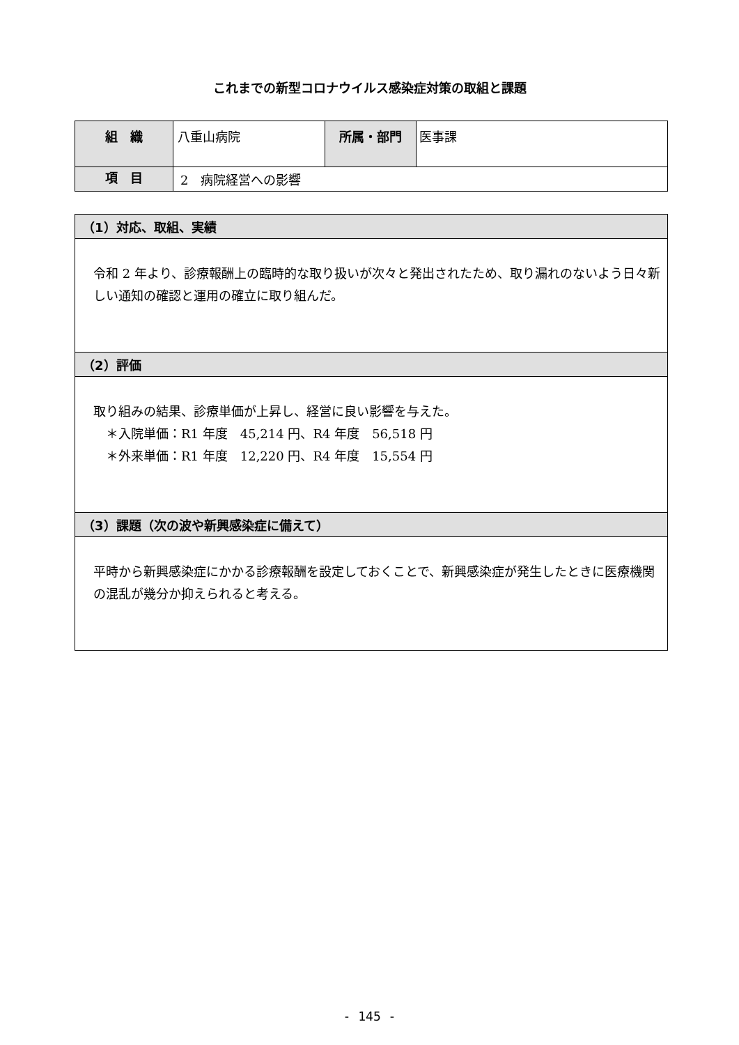これまでの新型コロナウイルス感染症対策の取組と課題
| 組 織 | 八重山病院 | 所属・部門 | 医事課 |
| 項 目 | 2 病院経営への影響 | | |
| （1）対応、取組、実績 |
| 令和 2 年より、診療報酬上の臨時的な取り扱いが次々と発出されたため、取り漏れのないよう日々新しい通知の確認と運用の確立に取り組んだ。 |
| （2）評価 |
| 取り組みの結果、診療単価が上昇し、経営に良い影響を与えた。 ＊入院単価：R1 年度 45,214 円、R4 年度 56,518 円 ＊外来単価：R1 年度 12,220 円、R4 年度 15,554 円 |
| （3）課題（次の波や新興感染症に備えて） |
| 平時から新興感染症にかかる診療報酬を設定しておくことで、新興感染症が発生したときに医療機関の混乱が幾分か抑えられると考える。 |
- 145 -